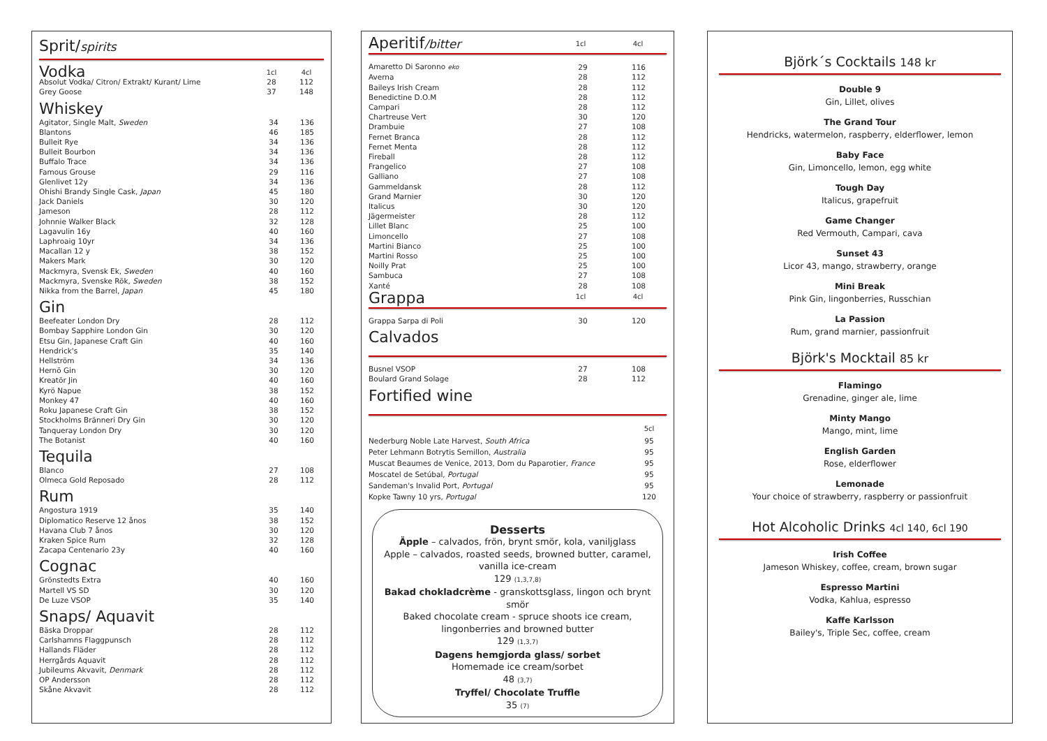Sprit/spirits
| Vodka | 1cl | 4cl |
| Absolut Vodka/ Citron/ Extrakt/ Kurant/ Lime | 28 | 112 |
| Grey Goose | 37 | 148 |
Whiskey
| Agitator, Single Malt, Sweden | 34 | 136 |
| Blantons | 46 | 185 |
| Bulleit Rye | 34 | 136 |
| Bulleit Bourbon | 34 | 136 |
| Buffalo Trace | 34 | 136 |
| Famous Grouse | 29 | 116 |
| Glenlivet 12y | 34 | 136 |
| Ohishi Brandy Single Cask, Japan | 45 | 180 |
| Jack Daniels | 30 | 120 |
| Jameson | 28 | 112 |
| Johnnie Walker Black | 32 | 128 |
| Lagavulin 16y | 40 | 160 |
| Laphroaig 10yr | 34 | 136 |
| Macallan 12 y | 38 | 152 |
| Makers Mark | 30 | 120 |
| Mackmyra, Svensk Ek, Sweden | 40 | 160 |
| Mackmyra, Svenske Rök, Sweden | 38 | 152 |
| Nikka from the Barrel, Japan | 45 | 180 |
Gin
| Beefeater London Dry | 28 | 112 |
| Bombay Sapphire London Gin | 30 | 120 |
| Etsu Gin, Japanese Craft Gin | 40 | 160 |
| Hendrick's | 35 | 140 |
| Hellström | 34 | 136 |
| Hernö Gin | 30 | 120 |
| Kreatör Jin | 40 | 160 |
| Kyrö Napue | 38 | 152 |
| Monkey 47 | 40 | 160 |
| Roku Japanese Craft Gin | 38 | 152 |
| Stockholms Bränneri Dry Gin | 30 | 120 |
| Tanqueray London Dry | 30 | 120 |
| The Botanist | 40 | 160 |
Tequila
| Blanco | 27 | 108 |
| Olmeca Gold Reposado | 28 | 112 |
Rum
| Angostura 1919 | 35 | 140 |
| Diplomatico Reserve 12 ånos | 38 | 152 |
| Havana Club 7 ånos | 30 | 120 |
| Kraken Spice Rum | 32 | 128 |
| Zacapa Centenario 23y | 40 | 160 |
Cognac
| Grönstedts Extra | 40 | 160 |
| Martell VS SD | 30 | 120 |
| De Luze VSOP | 35 | 140 |
Snaps/ Aquavit
| Bäska Droppar | 28 | 112 |
| Carlshamns Flaggpunsch | 28 | 112 |
| Hallands Fläder | 28 | 112 |
| Herrgårds Aquavit | 28 | 112 |
| Jubileums Akvavit, Denmark | 28 | 112 |
| OP Andersson | 28 | 112 |
| Skåne Akvavit | 28 | 112 |
| Aperitif /bitter | 1cl | 4cl |
| Amaretto Di Saronno eko | 29 | 116 |
| Averna | 28 | 112 |
| Baileys Irish Cream | 28 | 112 |
| Benedictine D.O.M | 28 | 112 |
| Campari | 28 | 112 |
| Chartreuse Vert | 30 | 120 |
| Drambuie | 27 | 108 |
| Fernet Branca | 28 | 112 |
| Fernet Menta | 28 | 112 |
| Fireball | 28 | 112 |
| Frangelico | 27 | 108 |
| Galliano | 27 | 108 |
| Gammeldansk | 28 | 112 |
| Grand Marnier | 30 | 120 |
| Italicus | 30 | 120 |
| Jägermeister | 28 | 112 |
| Lillet Blanc | 25 | 100 |
| Limoncello | 27 | 108 |
| Martini Bianco | 25 | 100 |
| Martini Rosso | 25 | 100 |
| Noilly Prat | 25 | 100 |
| Sambuca | 27 | 108 |
| Xanté | 28 | 108 |
| Grappa | 1cl | 4cl |
| Grappa Sarpa di Poli | 30 | 120 |
Calvados
| Busnel VSOP | 27 | 108 |
| Boulard Grand Solage | 28 | 112 |
Fortified wine
| | 5cl |
| Nederburg Noble Late Harvest, South Africa | 95 |
| Peter Lehmann Botrytis Semillon, Australia | 95 |
| Muscat Beaumes de Venice, 2013, Dom du Paparotier, France | 95 |
| Moscatel de Setúbal, Portugal | 95 |
| Sandeman's Invalid Port, Portugal | 95 |
| Kopke Tawny 10 yrs, Portugal | 120 |
Desserts
Äpple – calvados, frön, brynt smör, kola, vaniljglass
Apple – calvados, roasted seeds, browned butter, caramel, vanilla ice-cream
129 (1,3,7,8)
Bakad chokladcrème - granskottsglass, lingon och brynt smör
Baked chocolate cream - spruce shoots ice cream, lingonberries and browned butter
129 (1,3,7)
Dagens hemgjorda glass/ sorbet
Homemade ice cream/sorbet
48 (3,7)
Tryffel/ Chocolate Truffle
35 (7)
Björk´s Cocktails 148 kr
Double 9
Gin, Lillet, olives
The Grand Tour
Hendricks, watermelon, raspberry, elderflower, lemon
Baby Face
Gin, Limoncello, lemon, egg white
Tough Day
Italicus, grapefruit
Game Changer
Red Vermouth, Campari, cava
Sunset 43
Licor 43, mango, strawberry, orange
Mini Break
Pink Gin, lingonberries, Russchian
La Passion
Rum, grand marnier, passionfruit
Björk's Mocktail 85 kr
Flamingo
Grenadine, ginger ale, lime
Minty Mango
Mango, mint, lime
English Garden
Rose, elderflower
Lemonade
Your choice of strawberry, raspberry or passionfruit
Hot Alcoholic Drinks 4cl 140, 6cl 190
Irish Coffee
Jameson Whiskey, coffee, cream, brown sugar
Espresso Martini
Vodka, Kahlua, espresso
Kaffe Karlsson
Bailey's, Triple Sec, coffee, cream